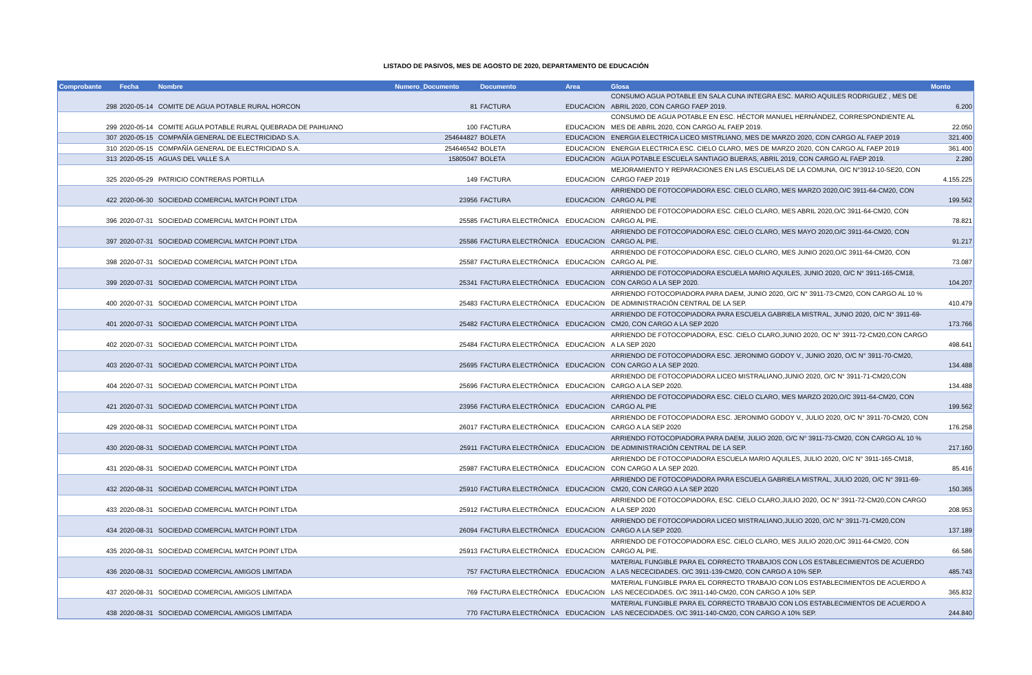LISTADO DE PASIVOS, MES DE AGOSTO DE 2020, DEPARTAMENTO DE EDUCACIÓN
| Comprobante | Fecha | Nombre | Numero_Documento | Documento | Area | Glosa | Monto |
| --- | --- | --- | --- | --- | --- | --- | --- |
| 298 | 2020-05-14 | COMITE DE AGUA POTABLE RURAL HORCON | 81 | FACTURA | EDUCACION | CONSUMO AGUA POTABLE EN SALA CUNA INTEGRA ESC. MARIO AQUILES RODRIGUEZ , MES DE ABRIL 2020, CON CARGO FAEP 2019. | 6.200 |
| 299 | 2020-05-14 | COMITE AGUA POTABLE RURAL QUEBRADA DE PAIHUANO | 100 | FACTURA | EDUCACION | CONSUMO DE AGUA POTABLE EN ESC. HÉCTOR MANUEL HERNÁNDEZ, CORRESPONDIENTE AL MES DE ABRIL 2020, CON CARGO AL FAEP 2019. | 22.050 |
| 307 | 2020-05-15 | COMPAÑÍA GENERAL DE ELECTRICIDAD S.A. | 254644827 | BOLETA | EDUCACION | ENERGIA ELECTRICA LICEO MISTRLIANO, MES DE MARZO 2020, CON CARGO AL FAEP 2019 | 321.400 |
| 310 | 2020-05-15 | COMPAÑÍA GENERAL DE ELECTRICIDAD S.A. | 254646542 | BOLETA | EDUCACION | ENERGIA ELECTRICA ESC. CIELO CLARO, MES DE MARZO 2020, CON CARGO AL FAEP 2019 | 361.400 |
| 313 | 2020-05-15 | AGUAS DEL VALLE S.A | 15805047 | BOLETA | EDUCACION | AGUA POTABLE ESCUELA SANTIAGO BUERAS, ABRIL 2019, CON CARGO AL FAEP 2019. | 2.280 |
| 325 | 2020-05-29 | PATRICIO CONTRERAS PORTILLA | 149 | FACTURA | EDUCACION | MEJORAMIENTO Y REPARACIONES EN LAS ESCUELAS DE LA COMUNA, O/C N°3912-10-SE20, CON CARGO FAEP 2019 | 4.155.225 |
| 422 | 2020-06-30 | SOCIEDAD COMERCIAL MATCH POINT LTDA | 23956 | FACTURA | EDUCACION | ARRIENDO DE FOTOCOPIADORA ESC. CIELO CLARO, MES MARZO 2020,O/C 3911-64-CM20, CON CARGO AL PIE | 199.562 |
| 396 | 2020-07-31 | SOCIEDAD COMERCIAL MATCH POINT LTDA | 25585 | FACTURA ELECTRÓNICA | EDUCACION | ARRIENDO DE FOTOCOPIADORA ESC. CIELO CLARO, MES ABRIL 2020,O/C 3911-64-CM20, CON CARGO AL PIE. | 78.821 |
| 397 | 2020-07-31 | SOCIEDAD COMERCIAL MATCH POINT LTDA | 25586 | FACTURA ELECTRÓNICA | EDUCACION | ARRIENDO DE FOTOCOPIADORA ESC. CIELO CLARO, MES MAYO 2020,O/C 3911-64-CM20, CON CARGO AL PIE. | 91.217 |
| 398 | 2020-07-31 | SOCIEDAD COMERCIAL MATCH POINT LTDA | 25587 | FACTURA ELECTRÓNICA | EDUCACION | ARRIENDO DE FOTOCOPIADORA ESC. CIELO CLARO, MES JUNIO 2020,O/C 3911-64-CM20, CON CARGO AL PIE. | 73.087 |
| 399 | 2020-07-31 | SOCIEDAD COMERCIAL MATCH POINT LTDA | 25341 | FACTURA ELECTRÓNICA | EDUCACION | ARRIENDO DE FOTOCOPIADORA ESCUELA MARIO AQUILES, JUNIO 2020, O/C N° 3911-165-CM18, CON CARGO A LA SEP 2020. | 104.207 |
| 400 | 2020-07-31 | SOCIEDAD COMERCIAL MATCH POINT LTDA | 25483 | FACTURA ELECTRÓNICA | EDUCACION | ARRIENDO FOTOCOPIADORA PARA DAEM, JUNIO 2020, O/C N° 3911-73-CM20, CON CARGO AL 10 % DE ADMINISTRACIÓN CENTRAL DE LA SEP. | 410.479 |
| 401 | 2020-07-31 | SOCIEDAD COMERCIAL MATCH POINT LTDA | 25482 | FACTURA ELECTRÓNICA | EDUCACION | ARRIENDO DE FOTOCOPIADORA PARA ESCUELA GABRIELA MISTRAL, JUNIO 2020, O/C N° 3911-69-CM20, CON CARGO A LA SEP 2020 | 173.766 |
| 402 | 2020-07-31 | SOCIEDAD COMERCIAL MATCH POINT LTDA | 25484 | FACTURA ELECTRÓNICA | EDUCACION | ARRIENDO DE FOTOCOPIADORA, ESC. CIELO CLARO,JUNIO 2020, OC N° 3911-72-CM20,CON CARGO A LA SEP 2020 | 498.641 |
| 403 | 2020-07-31 | SOCIEDAD COMERCIAL MATCH POINT LTDA | 25695 | FACTURA ELECTRÓNICA | EDUCACION | ARRIENDO DE FOTOCOPIADORA ESC. JERONIMO GODOY V., JUNIO 2020, O/C N° 3911-70-CM20, CON CARGO A LA SEP 2020. | 134.488 |
| 404 | 2020-07-31 | SOCIEDAD COMERCIAL MATCH POINT LTDA | 25696 | FACTURA ELECTRÓNICA | EDUCACION | ARRIENDO DE FOTOCOPIADORA LICEO MISTRALIANO,JUNIO 2020, O/C N° 3911-71-CM20,CON CARGO A LA SEP 2020. | 134.488 |
| 421 | 2020-07-31 | SOCIEDAD COMERCIAL MATCH POINT LTDA | 23956 | FACTURA ELECTRÓNICA | EDUCACION | ARRIENDO DE FOTOCOPIADORA ESC. CIELO CLARO, MES MARZO 2020,O/C 3911-64-CM20, CON CARGO AL PIE | 199.562 |
| 429 | 2020-08-31 | SOCIEDAD COMERCIAL MATCH POINT LTDA | 26017 | FACTURA ELECTRÓNICA | EDUCACION | ARRIENDO DE FOTOCOPIADORA ESC. JERONIMO GODOY V., JULIO 2020, O/C N° 3911-70-CM20, CON CARGO A LA SEP 2020 | 176.258 |
| 430 | 2020-08-31 | SOCIEDAD COMERCIAL MATCH POINT LTDA | 25911 | FACTURA ELECTRÓNICA | EDUCACION | ARRIENDO FOTOCOPIADORA PARA DAEM, JULIO 2020, O/C N° 3911-73-CM20, CON CARGO AL 10 % DE ADMINISTRACIÓN CENTRAL DE LA SEP. | 217.160 |
| 431 | 2020-08-31 | SOCIEDAD COMERCIAL MATCH POINT LTDA | 25987 | FACTURA ELECTRÓNICA | EDUCACION | ARRIENDO DE FOTOCOPIADORA ESCUELA MARIO AQUILES, JULIO 2020, O/C N° 3911-165-CM18, CON CARGO A LA SEP 2020. | 85.416 |
| 432 | 2020-08-31 | SOCIEDAD COMERCIAL MATCH POINT LTDA | 25910 | FACTURA ELECTRÓNICA | EDUCACION | ARRIENDO DE FOTOCOPIADORA PARA ESCUELA GABRIELA MISTRAL, JULIO 2020, O/C N° 3911-69-CM20, CON CARGO A LA SEP 2020 | 150.365 |
| 433 | 2020-08-31 | SOCIEDAD COMERCIAL MATCH POINT LTDA | 25912 | FACTURA ELECTRÓNICA | EDUCACION | ARRIENDO DE FOTOCOPIADORA, ESC. CIELO CLARO,JULIO 2020, OC N° 3911-72-CM20,CON CARGO A LA SEP 2020 | 208.953 |
| 434 | 2020-08-31 | SOCIEDAD COMERCIAL MATCH POINT LTDA | 26094 | FACTURA ELECTRÓNICA | EDUCACION | ARRIENDO DE FOTOCOPIADORA LICEO MISTRALIANO,JULIO 2020, O/C N° 3911-71-CM20,CON CARGO A LA SEP 2020. | 137.189 |
| 435 | 2020-08-31 | SOCIEDAD COMERCIAL MATCH POINT LTDA | 25913 | FACTURA ELECTRÓNICA | EDUCACION | ARRIENDO DE FOTOCOPIADORA ESC. CIELO CLARO, MES JULIO 2020,O/C 3911-64-CM20, CON CARGO AL PIE. | 66.586 |
| 436 | 2020-08-31 | SOCIEDAD COMERCIAL AMIGOS LIMITADA | 757 | FACTURA ELECTRÓNICA | EDUCACION | MATERIAL FUNGIBLE PARA EL CORRECTO TRABAJOS CON LOS ESTABLECIMIENTOS DE ACUERDO A LAS NECECIDADES. O/C 3911-139-CM20, CON CARGO A 10% SEP. | 485.743 |
| 437 | 2020-08-31 | SOCIEDAD COMERCIAL AMIGOS LIMITADA | 769 | FACTURA ELECTRÓNICA | EDUCACION | MATERIAL FUNGIBLE PARA EL CORRECTO TRABAJO CON LOS ESTABLECIMIENTOS DE ACUERDO A LAS NECECIDADES. O/C 3911-140-CM20, CON CARGO A 10% SEP. | 365.832 |
| 438 | 2020-08-31 | SOCIEDAD COMERCIAL AMIGOS LIMITADA | 770 | FACTURA ELECTRÓNICA | EDUCACION | MATERIAL FUNGIBLE PARA EL CORRECTO TRABAJO CON LOS ESTABLECIMIENTOS DE ACUERDO A LAS NECECIDADES. O/C 3911-140-CM20, CON CARGO A 10% SEP. | 244.840 |